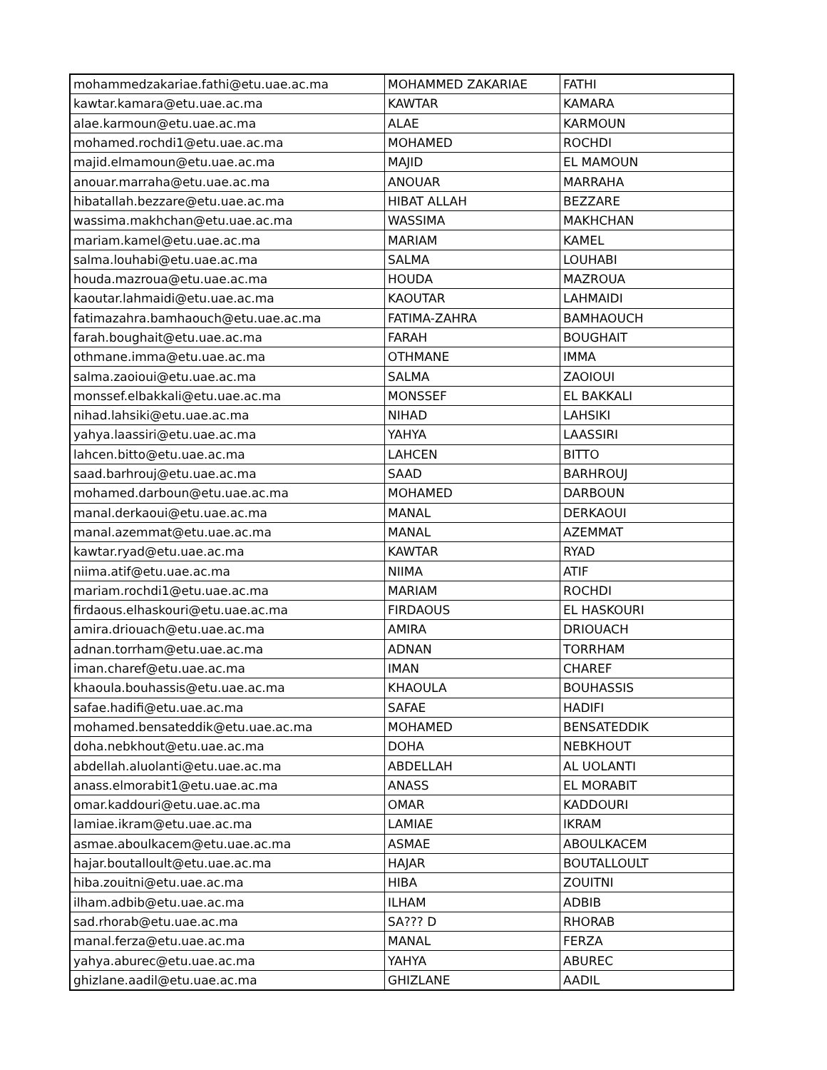| mohammedzakariae.fathi@etu.uae.ac.ma | MOHAMMED ZAKARIAE | FATHI |
| kawtar.kamara@etu.uae.ac.ma | KAWTAR | KAMARA |
| alae.karmoun@etu.uae.ac.ma | ALAE | KARMOUN |
| mohamed.rochdi1@etu.uae.ac.ma | MOHAMED | ROCHDI |
| majid.elmamoun@etu.uae.ac.ma | MAJID | EL MAMOUN |
| anouar.marraha@etu.uae.ac.ma | ANOUAR | MARRAHA |
| hibatallah.bezzare@etu.uae.ac.ma | HIBAT ALLAH | BEZZARE |
| wassima.makhchan@etu.uae.ac.ma | WASSIMA | MAKHCHAN |
| mariam.kamel@etu.uae.ac.ma | MARIAM | KAMEL |
| salma.louhabi@etu.uae.ac.ma | SALMA | LOUHABI |
| houda.mazroua@etu.uae.ac.ma | HOUDA | MAZROUA |
| kaoutar.lahmaidi@etu.uae.ac.ma | KAOUTAR | LAHMAIDI |
| fatimazahra.bamhaouch@etu.uae.ac.ma | FATIMA-ZAHRA | BAMHAOUCH |
| farah.boughait@etu.uae.ac.ma | FARAH | BOUGHAIT |
| othmane.imma@etu.uae.ac.ma | OTHMANE | IMMA |
| salma.zaoioui@etu.uae.ac.ma | SALMA | ZAOIOUI |
| monssef.elbakkali@etu.uae.ac.ma | MONSSEF | EL BAKKALI |
| nihad.lahsiki@etu.uae.ac.ma | NIHAD | LAHSIKI |
| yahya.laassiri@etu.uae.ac.ma | YAHYA | LAASSIRI |
| lahcen.bitto@etu.uae.ac.ma | LAHCEN | BITTO |
| saad.barhrouj@etu.uae.ac.ma | SAAD | BARHROUJ |
| mohamed.darboun@etu.uae.ac.ma | MOHAMED | DARBOUN |
| manal.derkaoui@etu.uae.ac.ma | MANAL | DERKAOUI |
| manal.azemmat@etu.uae.ac.ma | MANAL | AZEMMAT |
| kawtar.ryad@etu.uae.ac.ma | KAWTAR | RYAD |
| niima.atif@etu.uae.ac.ma | NIIMA | ATIF |
| mariam.rochdi1@etu.uae.ac.ma | MARIAM | ROCHDI |
| firdaous.elhaskouri@etu.uae.ac.ma | FIRDAOUS | EL HASKOURI |
| amira.driouach@etu.uae.ac.ma | AMIRA | DRIOUACH |
| adnan.torrham@etu.uae.ac.ma | ADNAN | TORRHAM |
| iman.charef@etu.uae.ac.ma | IMAN | CHAREF |
| khaoula.bouhassis@etu.uae.ac.ma | KHAOULA | BOUHASSIS |
| safae.hadifi@etu.uae.ac.ma | SAFAE | HADIFI |
| mohamed.bensateddik@etu.uae.ac.ma | MOHAMED | BENSATEDDIK |
| doha.nebkhout@etu.uae.ac.ma | DOHA | NEBKHOUT |
| abdellah.aluolanti@etu.uae.ac.ma | ABDELLAH | AL UOLANTI |
| anass.elmorabit1@etu.uae.ac.ma | ANASS | EL MORABIT |
| omar.kaddouri@etu.uae.ac.ma | OMAR | KADDOURI |
| lamiae.ikram@etu.uae.ac.ma | LAMIAE | IKRAM |
| asmae.aboulkacem@etu.uae.ac.ma | ASMAE | ABOULKACEM |
| hajar.boutalloult@etu.uae.ac.ma | HAJAR | BOUTALLOULT |
| hiba.zouitni@etu.uae.ac.ma | HIBA | ZOUITNI |
| ilham.adbib@etu.uae.ac.ma | ILHAM | ADBIB |
| sad.rhorab@etu.uae.ac.ma | SA??? D | RHORAB |
| manal.ferza@etu.uae.ac.ma | MANAL | FERZA |
| yahya.aburec@etu.uae.ac.ma | YAHYA | ABUREC |
| ghizlane.aadil@etu.uae.ac.ma | GHIZLANE | AADIL |